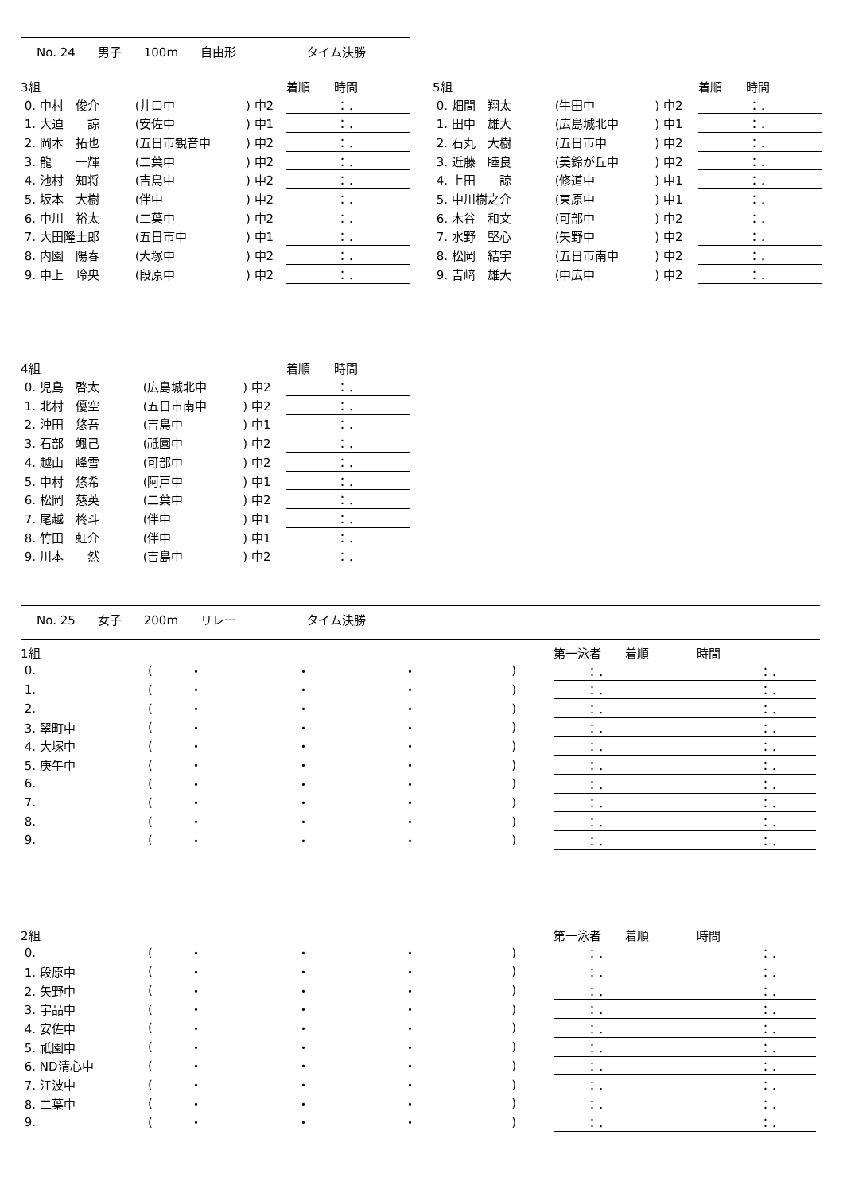No. 24 男子 100m 自由形 タイム決勝
| 3組 | | | | 着順 時間 |
| 0. 中村 俊介 | (井口中 | ) 中2 | | ：． |
| 1. 大迫 諒 | (安佐中 | ) 中1 | | ：． |
| 2. 岡本 拓也 | (五日市観音中 | ) 中2 | | ：． |
| 3. 龍 一輝 | (二葉中 | ) 中2 | | ：． |
| 4. 池村 知将 | (吉島中 | ) 中2 | | ：． |
| 5. 坂本 大樹 | (伴中 | ) 中2 | | ：． |
| 6. 中川 裕太 | (二葉中 | ) 中2 | | ：． |
| 7. 大田隆士郎 | (五日市中 | ) 中1 | | ：． |
| 8. 内園 陽春 | (大塚中 | ) 中2 | | ：． |
| 9. 中上 玲央 | (段原中 | ) 中2 | | ：． |
| 4組 | | | | 着順 時間 |
| 0. 児島 啓太 | (広島城北中 | ) 中2 | | ：． |
| 1. 北村 優空 | (五日市南中 | ) 中2 | | ：． |
| 2. 沖田 悠吾 | (吉島中 | ) 中1 | | ：． |
| 3. 石部 颯己 | (祇園中 | ) 中2 | | ：． |
| 4. 越山 峰雪 | (可部中 | ) 中2 | | ：． |
| 5. 中村 悠希 | (阿戸中 | ) 中1 | | ：． |
| 6. 松岡 慈英 | (二葉中 | ) 中2 | | ：． |
| 7. 尾越 柊斗 | (伴中 | ) 中1 | | ：． |
| 8. 竹田 虹介 | (伴中 | ) 中1 | | ：． |
| 9. 川本 然 | (吉島中 | ) 中2 | | ：． |
| 5組 | | | | 着順 時間 |
| 0. 畑間 翔太 | (牛田中 | ) 中2 | | ：． |
| 1. 田中 雄大 | (広島城北中 | ) 中1 | | ：． |
| 2. 石丸 大樹 | (五日市中 | ) 中2 | | ：． |
| 3. 近藤 睦良 | (美鈴が丘中 | ) 中2 | | ：． |
| 4. 上田 諒 | (修道中 | ) 中1 | | ：． |
| 5. 中川樹之介 | (東原中 | ) 中1 | | ：． |
| 6. 木谷 和文 | (可部中 | ) 中2 | | ：． |
| 7. 水野 堅心 | (矢野中 | ) 中2 | | ：． |
| 8. 松岡 結宇 | (五日市南中 | ) 中2 | | ：． |
| 9. 吉﨑 雄大 | (中広中 | ) 中2 | | ：． |
No. 25 女子 200m リレー タイム決勝
| 1組 | | | | | | 第一泳者 着順 時間 |
| 0. | ( | ・ | ・ | ・ | ) | ：． ：． |
| 1. | ( | ・ | ・ | ・ | ) | ：． ：． |
| 2. | ( | ・ | ・ | ・ | ) | ：． ：． |
| 3. 翠町中 | ( | ・ | ・ | ・ | ) | ：． ：． |
| 4. 大塚中 | ( | ・ | ・ | ・ | ) | ：． ：． |
| 5. 庚午中 | ( | ・ | ・ | ・ | ) | ：． ：． |
| 6. | ( | ・ | ・ | ・ | ) | ：． ：． |
| 7. | ( | ・ | ・ | ・ | ) | ：． ：． |
| 8. | ( | ・ | ・ | ・ | ) | ：． ：． |
| 9. | ( | ・ | ・ | ・ | ) | ：． ：． |
| 2組 | | | | | | 第一泳者 着順 時間 |
| 0. | ( | ・ | ・ | ・ | ) | ：． ：． |
| 1. 段原中 | ( | ・ | ・ | ・ | ) | ：． ：． |
| 2. 矢野中 | ( | ・ | ・ | ・ | ) | ：． ：． |
| 3. 宇品中 | ( | ・ | ・ | ・ | ) | ：． ：． |
| 4. 安佐中 | ( | ・ | ・ | ・ | ) | ：． ：． |
| 5. 祇園中 | ( | ・ | ・ | ・ | ) | ：． ：． |
| 6. ND清心中 | ( | ・ | ・ | ・ | ) | ：． ：． |
| 7. 江波中 | ( | ・ | ・ | ・ | ) | ：． ：． |
| 8. 二葉中 | ( | ・ | ・ | ・ | ) | ：． ：． |
| 9. | ( | ・ | ・ | ・ | ) | ：． ：． |